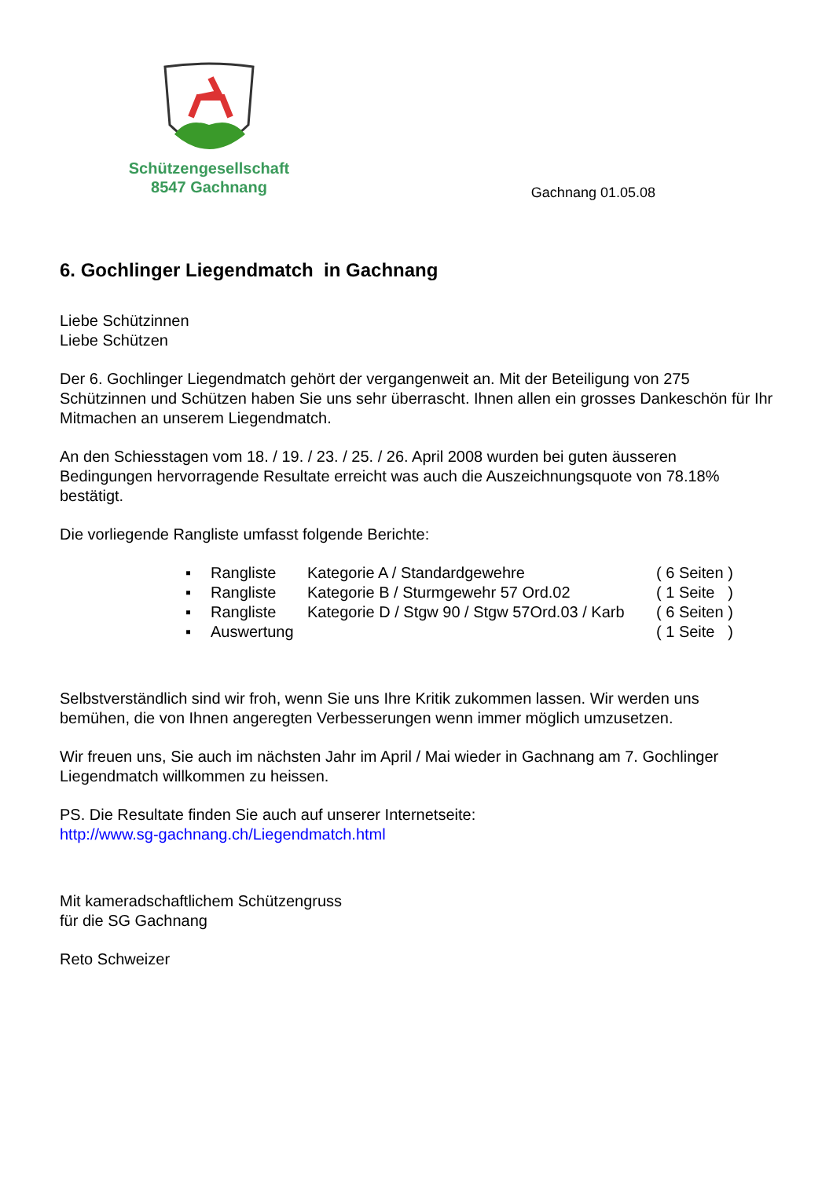Schützengesellschaft
8547 Gachnang
Gachnang 01.05.08
6. Gochlinger Liegendmatch in Gachnang
Liebe Schützinnen
Liebe Schützen
Der 6. Gochlinger Liegendmatch gehört der vergangenweit an. Mit der Beteiligung von 275 Schützinnen und Schützen haben Sie uns sehr überrascht. Ihnen allen ein grosses Dankeschön für Ihr Mitmachen an unserem Liegendmatch.
An den Schiesstagen vom 18. / 19. / 23. / 25. / 26. April 2008 wurden bei guten äusseren Bedingungen hervorragende Resultate erreicht was auch die Auszeichnungsquote von 78.18% bestätigt.
Die vorliegende Rangliste umfasst folgende Berichte:
▪ Rangliste Kategorie A / Standardgewehre ( 6 Seiten )
▪ Rangliste Kategorie B / Sturmgewehr 57 Ord.02 ( 1 Seite )
▪ Rangliste Kategorie D / Stgw 90 / Stgw 57Ord.03 / Karb ( 6 Seiten )
▪ Auswertung ( 1 Seite )
Selbstverständlich sind wir froh, wenn Sie uns Ihre Kritik zukommen lassen. Wir werden uns bemühen, die von Ihnen angeregten Verbesserungen wenn immer möglich umzusetzen.
Wir freuen uns, Sie auch im nächsten Jahr im April / Mai wieder in Gachnang am 7. Gochlinger Liegendmatch willkommen zu heissen.
PS. Die Resultate finden Sie auch auf unserer Internetseite:
http://www.sg-gachnang.ch/Liegendmatch.html
Mit kameradschaftlichem Schützengruss
für die SG Gachnang
Reto Schweizer